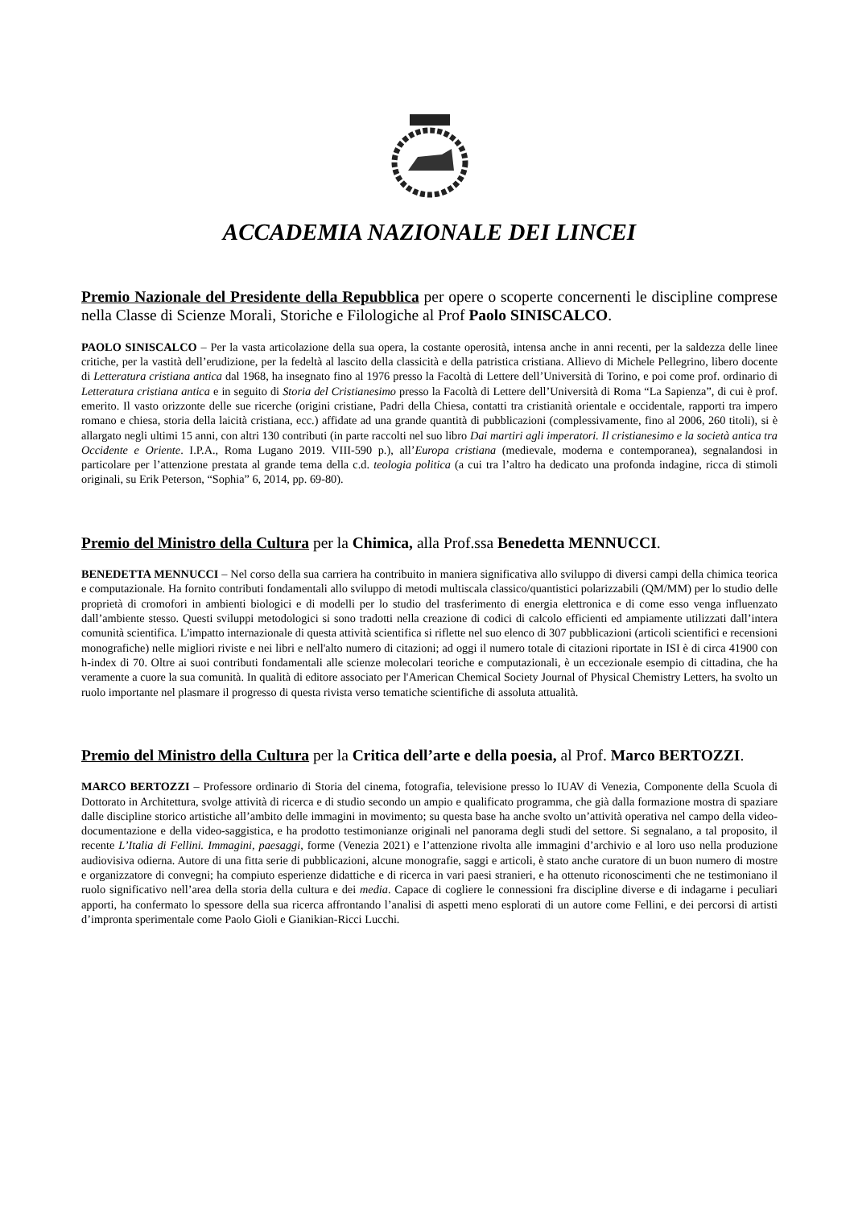ACCADEMIA NAZIONALE DEI LINCEI
Premio Nazionale del Presidente della Repubblica per opere o scoperte concernenti le discipline comprese nella Classe di Scienze Morali, Storiche e Filologiche al Prof Paolo SINISCALCO.
PAOLO SINISCALCO – Per la vasta articolazione della sua opera, la costante operosità, intensa anche in anni recenti, per la saldezza delle linee critiche, per la vastità dell’erudizione, per la fedeltà al lascito della classicità e della patristica cristiana. Allievo di Michele Pellegrino, libero docente di Letteratura cristiana antica dal 1968, ha insegnato fino al 1976 presso la Facoltà di Lettere dell’Università di Torino, e poi come prof. ordinario di Letteratura cristiana antica e in seguito di Storia del Cristianesimo presso la Facoltà di Lettere dell’Università di Roma “La Sapienza”, di cui è prof. emerito. Il vasto orizzonte delle sue ricerche (origini cristiane, Padri della Chiesa, contatti tra cristianità orientale e occidentale, rapporti tra impero romano e chiesa, storia della laicità cristiana, ecc.) affidate ad una grande quantità di pubblicazioni (complessivamente, fino al 2006, 260 titoli), si è allargato negli ultimi 15 anni, con altri 130 contributi (in parte raccolti nel suo libro Dai martiri agli imperatori. Il cristianesimo e la società antica tra Occidente e Oriente. I.P.A., Roma Lugano 2019. VIII-590 p.), all’Europa cristiana (medievale, moderna e contemporanea), segnalandosi in particolare per l’attenzione prestata al grande tema della c.d. teologia politica (a cui tra l’altro ha dedicato una profonda indagine, ricca di stimoli originali, su Erik Peterson, “Sophia” 6, 2014, pp. 69-80).
Premio del Ministro della Cultura per la Chimica, alla Prof.ssa Benedetta MENNUCCI.
BENEDETTA MENNUCCI – Nel corso della sua carriera ha contribuito in maniera significativa allo sviluppo di diversi campi della chimica teorica e computazionale. Ha fornito contributi fondamentali allo sviluppo di metodi multiscala classico/quantistici polarizzabili (QM/MM) per lo studio delle proprietà di cromofori in ambienti biologici e di modelli per lo studio del trasferimento di energia elettronica e di come esso venga influenzato dall’ambiente stesso. Questi sviluppi metodologici si sono tradotti nella creazione di codici di calcolo efficienti ed ampiamente utilizzati dall’intera comunità scientifica. L'impatto internazionale di questa attività scientifica si riflette nel suo elenco di 307 pubblicazioni (articoli scientifici e recensioni monografiche) nelle migliori riviste e nei libri e nell'alto numero di citazioni; ad oggi il numero totale di citazioni riportate in ISI è di circa 41900 con h-index di 70. Oltre ai suoi contributi fondamentali alle scienze molecolari teoriche e computazionali, è un eccezionale esempio di cittadina, che ha veramente a cuore la sua comunità. In qualità di editore associato per l'American Chemical Society Journal of Physical Chemistry Letters, ha svolto un ruolo importante nel plasmare il progresso di questa rivista verso tematiche scientifiche di assoluta attualità.
Premio del Ministro della Cultura per la Critica dell’arte e della poesia, al Prof. Marco BERTOZZI.
MARCO BERTOZZI – Professore ordinario di Storia del cinema, fotografia, televisione presso lo IUAV di Venezia, Componente della Scuola di Dottorato in Architettura, svolge attività di ricerca e di studio secondo un ampio e qualificato programma, che già dalla formazione mostra di spaziare dalle discipline storico artistiche all’ambito delle immagini in movimento; su questa base ha anche svolto un’attività operativa nel campo della video-documentazione e della video-saggistica, e ha prodotto testimonianze originali nel panorama degli studi del settore. Si segnalano, a tal proposito, il recente L’Italia di Fellini. Immagini, paesaggi, forme (Venezia 2021) e l’attenzione rivolta alle immagini d’archivio e al loro uso nella produzione audiovisiva odierna. Autore di una fitta serie di pubblicazioni, alcune monografie, saggi e articoli, è stato anche curatore di un buon numero di mostre e organizzatore di convegni; ha compiuto esperienze didattiche e di ricerca in vari paesi stranieri, e ha ottenuto riconoscimenti che ne testimoniano il ruolo significativo nell’area della storia della cultura e dei media. Capace di cogliere le connessioni fra discipline diverse e di indagarne i peculiari apporti, ha confermato lo spessore della sua ricerca affrontando l’analisi di aspetti meno esplorati di un autore come Fellini, e dei percorsi di artisti d’impronta sperimentale come Paolo Gioli e Gianikian-Ricci Lucchi.